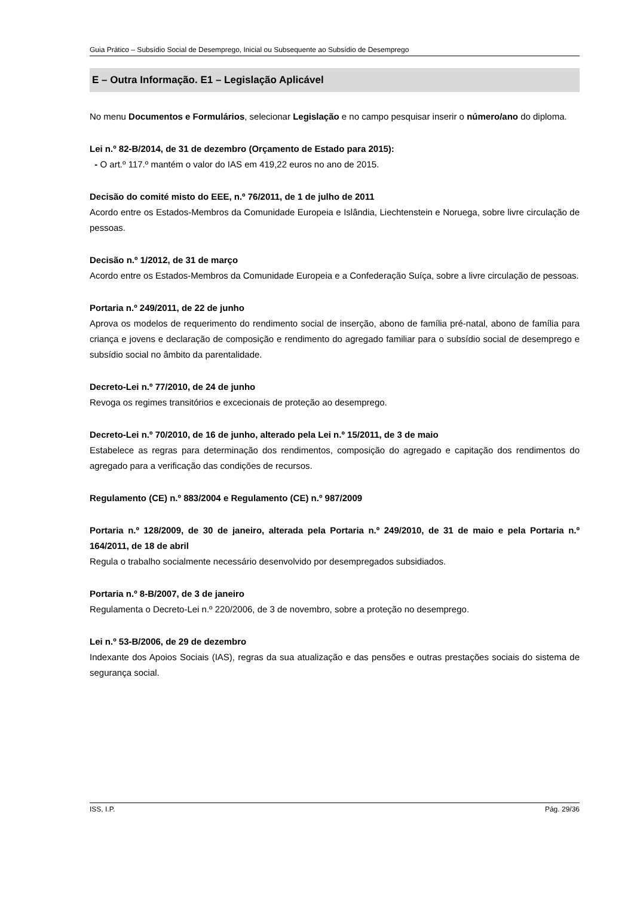Guia Prático – Subsídio Social de Desemprego, Inicial ou Subsequente ao Subsídio de Desemprego
E – Outra Informação. E1 – Legislação Aplicável
No menu Documentos e Formulários, selecionar Legislação e no campo pesquisar inserir o número/ano do diploma.
Lei n.º 82-B/2014, de 31 de dezembro (Orçamento de Estado para 2015):
- O art.º 117.º mantém o valor do IAS em 419,22 euros no ano de 2015.
Decisão do comité misto do EEE, n.º 76/2011, de 1 de julho de 2011
Acordo entre os Estados-Membros da Comunidade Europeia e Islândia, Liechtenstein e Noruega, sobre livre circulação de pessoas.
Decisão n.º 1/2012, de 31 de março
Acordo entre os Estados-Membros da Comunidade Europeia e a Confederação Suíça, sobre a livre circulação de pessoas.
Portaria n.º 249/2011, de 22 de junho
Aprova os modelos de requerimento do rendimento social de inserção, abono de família pré-natal, abono de família para criança e jovens e declaração de composição e rendimento do agregado familiar para o subsídio social de desemprego e subsídio social no âmbito da parentalidade.
Decreto-Lei n.º 77/2010, de 24 de junho
Revoga os regimes transitórios e excecionais de proteção ao desemprego.
Decreto-Lei n.º 70/2010, de 16 de junho, alterado pela Lei n.º 15/2011, de 3 de maio
Estabelece as regras para determinação dos rendimentos, composição do agregado e capitação dos rendimentos do agregado para a verificação das condições de recursos.
Regulamento (CE) n.º 883/2004 e Regulamento (CE) n.º 987/2009
Portaria n.º 128/2009, de 30 de janeiro, alterada pela Portaria n.º 249/2010, de 31 de maio e pela Portaria n.º 164/2011, de 18 de abril
Regula o trabalho socialmente necessário desenvolvido por desempregados subsidiados.
Portaria n.º 8-B/2007, de 3 de janeiro
Regulamenta o Decreto-Lei n.º 220/2006, de 3 de novembro, sobre a proteção no desemprego.
Lei n.º 53-B/2006, de 29 de dezembro
Indexante dos Apoios Sociais (IAS), regras da sua atualização e das pensões e outras prestações sociais do sistema de segurança social.
ISS, I.P. Pág. 29/36